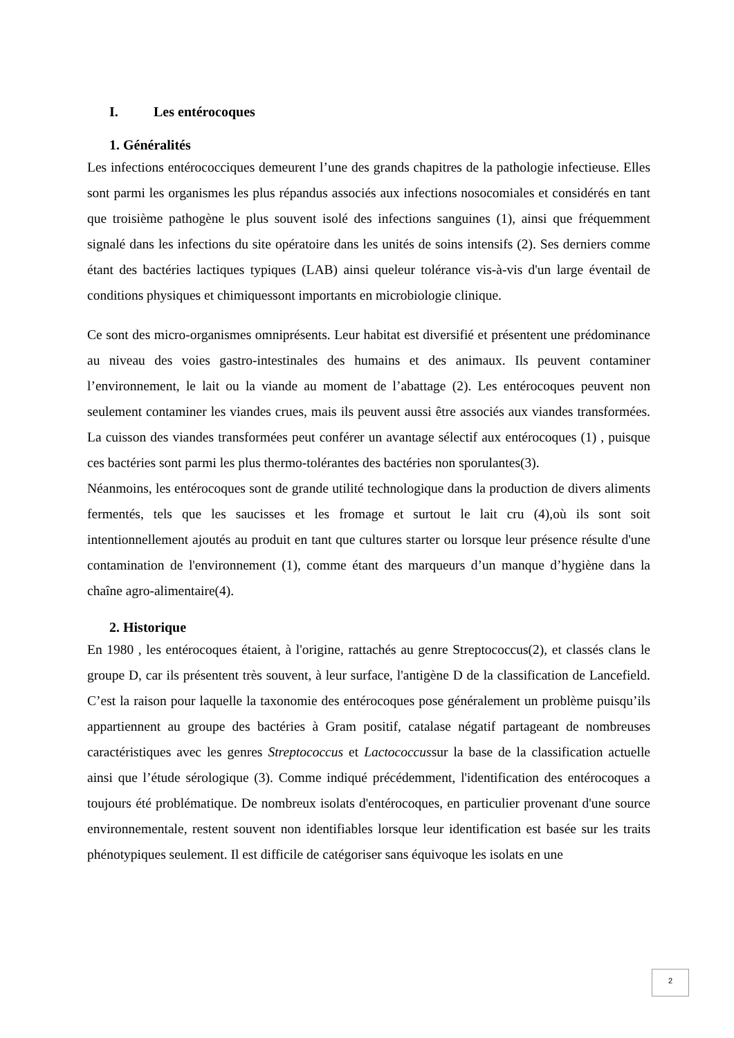I. Les entérocoques
1. Généralités
Les infections entérococciques demeurent l’une des grands chapitres de la pathologie infectieuse. Elles sont parmi les organismes les plus répandus associés aux infections nosocomiales et considérés en tant que troisième pathogène le plus souvent isolé des infections sanguines (1), ainsi que fréquemment signalé dans les infections du site opératoire dans les unités de soins intensifs (2). Ses derniers comme étant des bactéries lactiques typiques (LAB) ainsi queleur tolérance vis-à-vis d'un large éventail de conditions physiques et chimiquessont importants en microbiologie clinique.
Ce sont des micro-organismes omniprésents. Leur habitat est diversifié et présentent une prédominance au niveau des voies gastro-intestinales des humains et des animaux. Ils peuvent contaminer l’environnement, le lait ou la viande au moment de l’abattage (2). Les entérocoques peuvent non seulement contaminer les viandes crues, mais ils peuvent aussi être associés aux viandes transformées. La cuisson des viandes transformées peut conférer un avantage sélectif aux entérocoques (1) , puisque ces bactéries sont parmi les plus thermo-tolérantes des bactéries non sporulantes(3).
Néanmoins, les entérocoques sont de grande utilité technologique dans la production de divers aliments fermentés, tels que les saucisses et les fromage et surtout le lait cru (4),où ils sont soit intentionnellement ajoutés au produit en tant que cultures starter ou lorsque leur présence résulte d'une contamination de l'environnement (1), comme étant des marqueurs d’un manque d’hygiène dans la chaîne agro-alimentaire(4).
2. Historique
En 1980 , les entérocoques étaient, à l'origine, rattachés au genre Streptococcus(2), et classés clans le groupe D, car ils présentent très souvent, à leur surface, l'antigène D de la classification de Lancefield. C’est la raison pour laquelle la taxonomie des entérocoques pose généralement un problème puisqu’ils appartiennent au groupe des bactéries à Gram positif, catalase négatif partageant de nombreuses caractéristiques avec les genres Streptococcus et Lactococcussur la base de la classification actuelle ainsi que l’étude sérologique (3). Comme indiqué précédemment, l'identification des entérocoques a toujours été problématique. De nombreux isolats d'entérocoques, en particulier provenant d'une source environnementale, restent souvent non identifiables lorsque leur identification est basée sur les traits phénotypiques seulement. Il est difficile de catégoriser sans équivoque les isolats en une
2